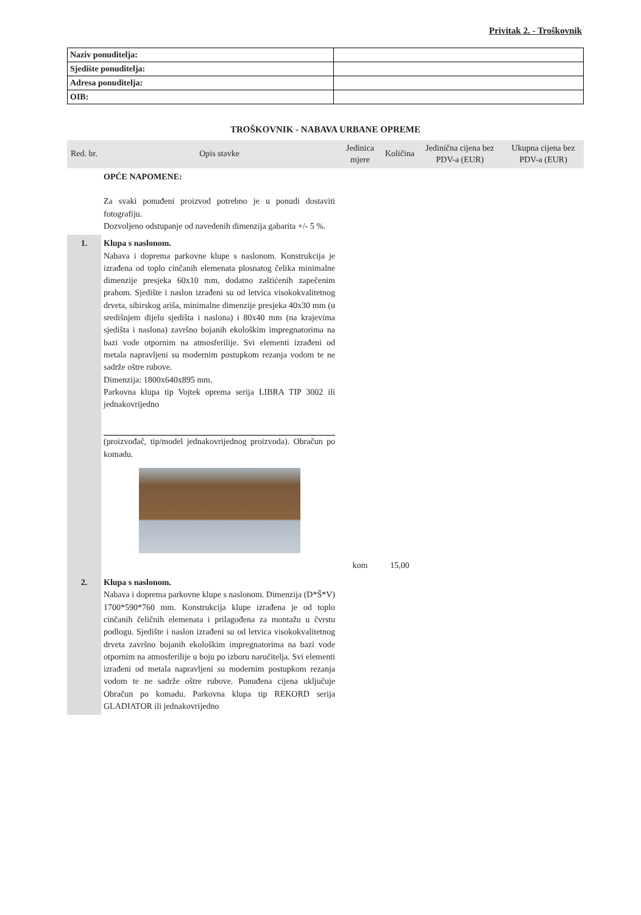Privitak 2. - Troškovnik
| Naziv ponuditelja: | |
| Sjedište ponuditelja: | |
| Adresa ponuditelja: | |
| OIB: | |
TROŠKOVNIK - NABAVA URBANE OPREME
| Red. br. | Opis stavke | Jedinica mjere | Količina | Jedinična cijena bez PDV-a (EUR) | Ukupna cijena bez PDV-a (EUR) |
| --- | --- | --- | --- | --- | --- |
| | OPĆE NAPOMENE: Za svaki ponuđeni proizvod potrebno je u ponudi dostaviti fotografiju. Dozvoljeno odstupanje od navedenih dimenzija gabarita +/- 5 %. | | | | |
| 1. | Klupa s naslonom. Nabava i doprema parkovne klupe s naslonom. Konstrukcija je izrađena od toplo cinčanih elemenata plosnatog čelika minimalne dimenzije presjeka 60x10 mm, dodatno zaštićenih zapečenim prahom. Sjedište i naslon izrađeni su od letvica visokokvalitetnog drveta, sibirskog ariša, minimalne dimenzije presjeka 40x30 mm (u središnjem dijelu sjedišta i naslona) i 80x40 mm (na krajevima sjedišta i naslona) završno bojanih ekološkim impregnatorima na bazi vode otpornim na atmosferilije. Svi elementi izrađeni od metala napravljeni su modernim postupkom rezanja vodom te ne sadrže oštre rubove. Dimenzija: 1800x640x895 mm. Parkovna klupa tip Vojtek oprema serija LIBRA TIP 3002 ili jednakovrijedno (proizvođač, tip/model jednakovrijednog proizvoda). Obračun po komadu. | kom | 15,00 | | |
| 2. | Klupa s naslonom. Nabava i doprema parkovne klupe s naslonom. Dimenzija (D*Š*V) 1700*590*760 mm. Konstrukcija klupe izrađena je od toplo cinčanih čeličnih elemenata i prilagođena za montažu u čvrstu podlogu. Sjedište i naslon izrađeni su od letvica visokokvalitetnog drveta završno bojanih ekološkim impregnatorima na bazi vode otpornim na atmosferilije u boju po izboru naručitelja. Svi elementi izrađeni od metala napravljeni su modernim postupkom rezanja vodom te ne sadrže oštre rubove. Ponuđena cijena uključuje Obračun po komadu. Parkovna klupa tip REKORD serija GLADIATOR ili jednakovrijedno | | | | |